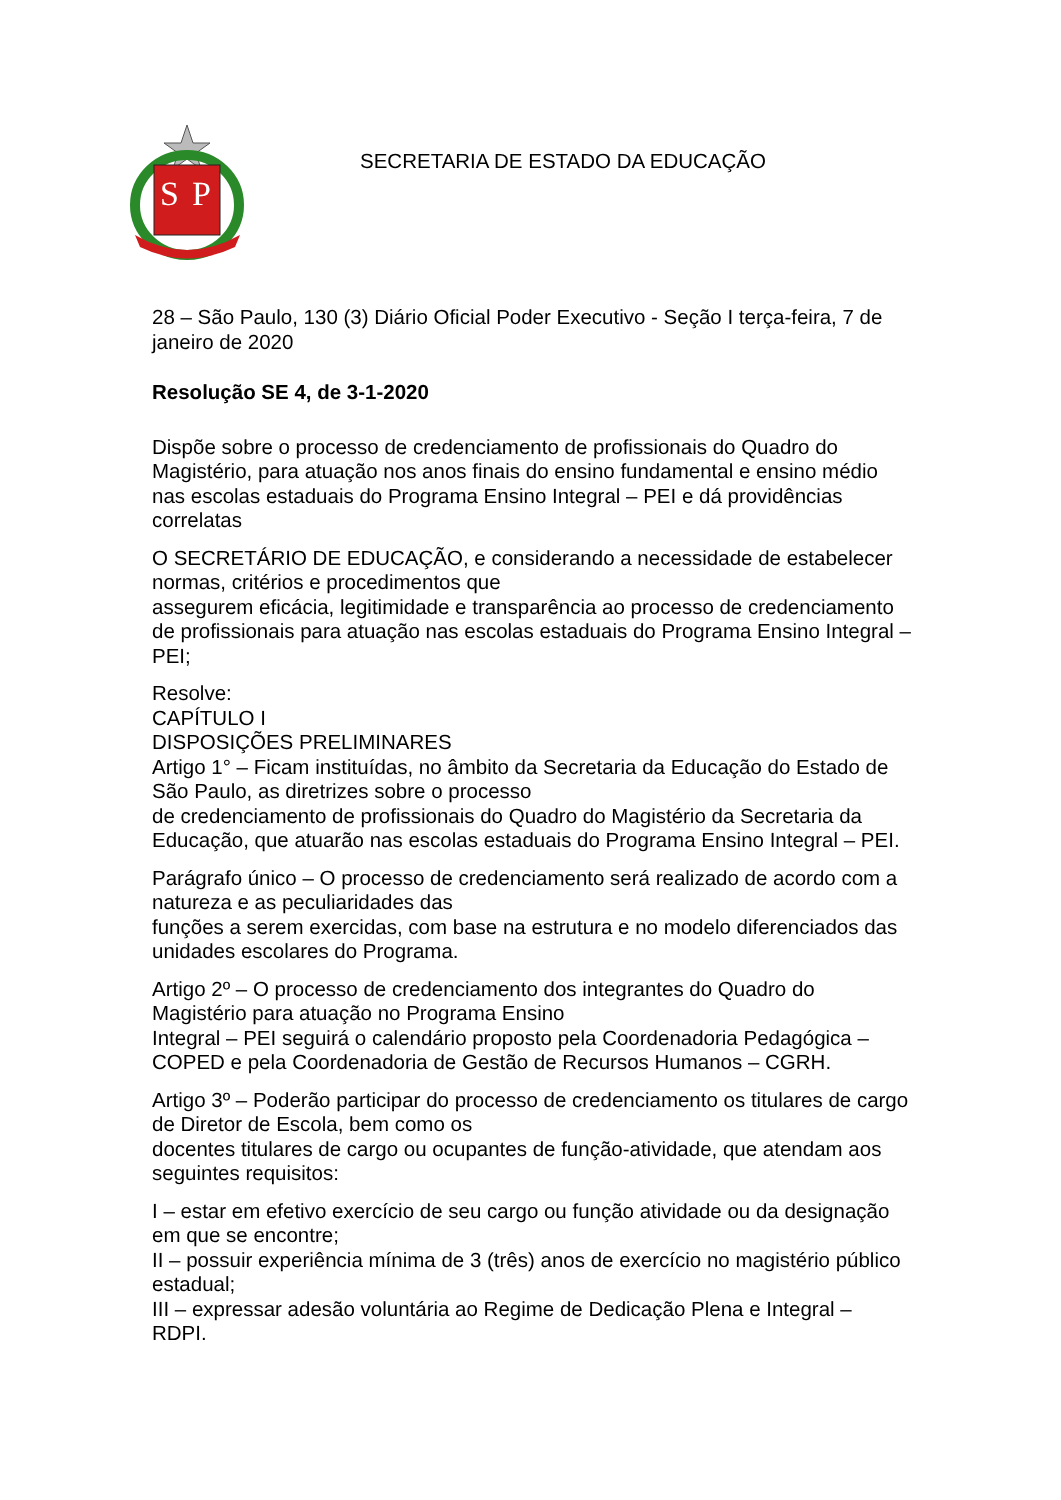S
P
SECRETARIA DE ESTADO DA EDUCAÇÃO
28 – São Paulo, 130 (3) Diário Oficial Poder Executivo - Seção I terça-feira, 7 de janeiro de 2020
Resolução SE 4, de 3-1-2020
Dispõe sobre o processo de credenciamento de profissionais do Quadro do Magistério, para atuação nos anos finais do ensino fundamental e ensino médio nas escolas estaduais do Programa Ensino Integral – PEI e dá providências correlatas
O SECRETÁRIO DE EDUCAÇÃO, e considerando a necessidade de estabelecer normas, critérios e procedimentos que
assegurem eficácia, legitimidade e transparência ao processo de credenciamento de profissionais para atuação nas escolas estaduais do Programa Ensino Integral – PEI;
Resolve:
CAPÍTULO I
DISPOSIÇÕES PRELIMINARES
Artigo 1° – Ficam instituídas, no âmbito da Secretaria da Educação do Estado de São Paulo, as diretrizes sobre o processo
de credenciamento de profissionais do Quadro do Magistério da Secretaria da Educação, que atuarão nas escolas estaduais do Programa Ensino Integral – PEI.
Parágrafo único – O processo de credenciamento será realizado de acordo com a natureza e as peculiaridades das
funções a serem exercidas, com base na estrutura e no modelo diferenciados das unidades escolares do Programa.
Artigo 2º – O processo de credenciamento dos integrantes do Quadro do Magistério para atuação no Programa Ensino
Integral – PEI seguirá o calendário proposto pela Coordenadoria Pedagógica – COPED e pela Coordenadoria de Gestão de Recursos Humanos – CGRH.
Artigo 3º – Poderão participar do processo de credenciamento os titulares de cargo de Diretor de Escola, bem como os
docentes titulares de cargo ou ocupantes de função-atividade, que atendam aos seguintes requisitos:
I – estar em efetivo exercício de seu cargo ou função atividade ou da designação em que se encontre;
II – possuir experiência mínima de 3 (três) anos de exercício no magistério público estadual;
III – expressar adesão voluntária ao Regime de Dedicação Plena e Integral – RDPI.